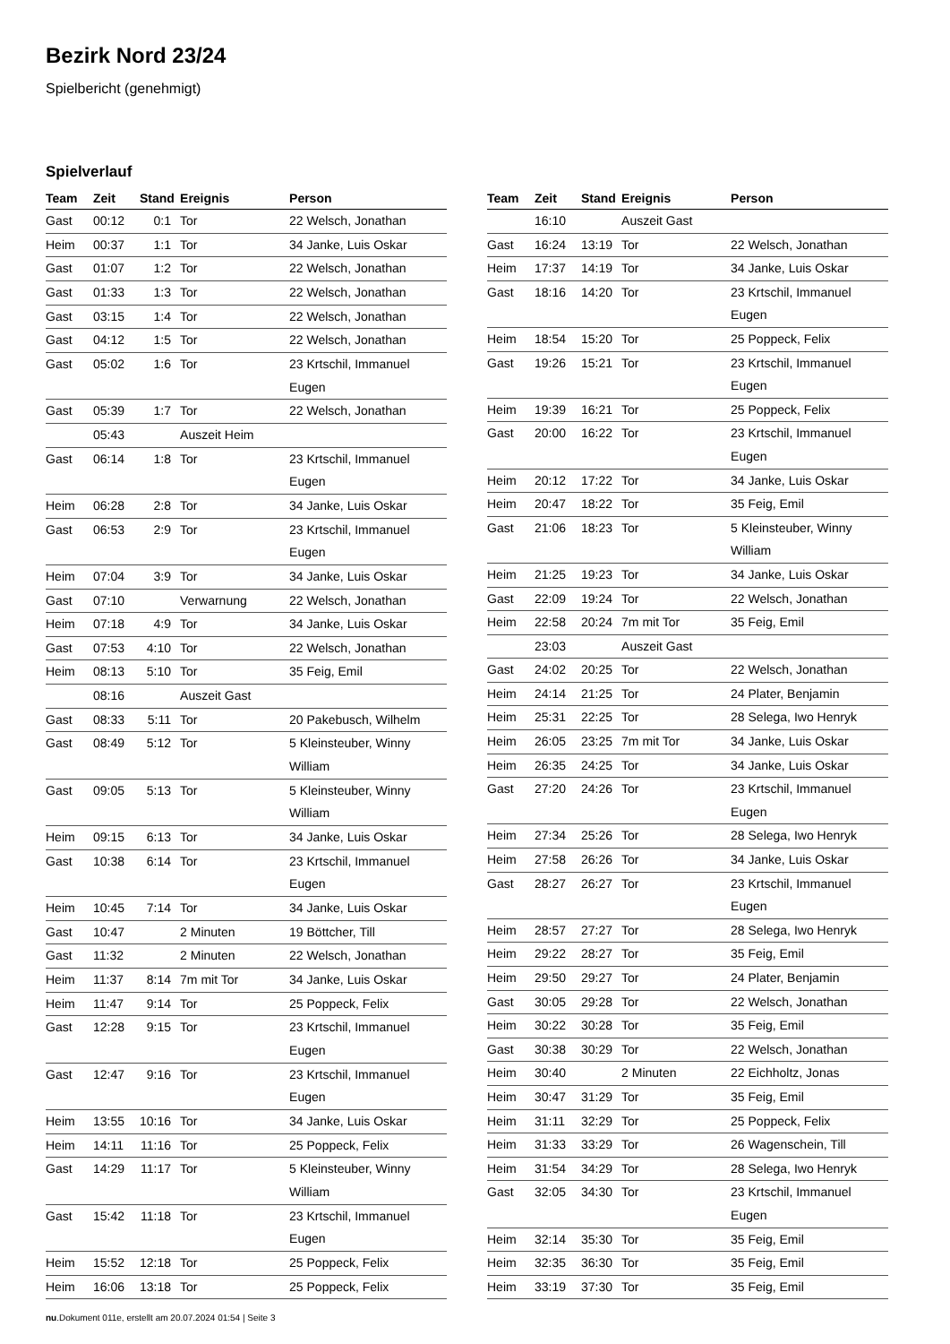Bezirk Nord 23/24
Spielbericht (genehmigt)
Spielverlauf
| Team | Zeit | Stand | Ereignis | Person |
| --- | --- | --- | --- | --- |
| Gast | 00:12 | 0:1 | Tor | 22 Welsch, Jonathan |
| Heim | 00:37 | 1:1 | Tor | 34 Janke, Luis Oskar |
| Gast | 01:07 | 1:2 | Tor | 22 Welsch, Jonathan |
| Gast | 01:33 | 1:3 | Tor | 22 Welsch, Jonathan |
| Gast | 03:15 | 1:4 | Tor | 22 Welsch, Jonathan |
| Gast | 04:12 | 1:5 | Tor | 22 Welsch, Jonathan |
| Gast | 05:02 | 1:6 | Tor | 23 Krtschil, Immanuel Eugen |
| Gast | 05:39 | 1:7 | Tor | 22 Welsch, Jonathan |
| | 05:43 | | Auszeit Heim | |
| Gast | 06:14 | 1:8 | Tor | 23 Krtschil, Immanuel Eugen |
| Heim | 06:28 | 2:8 | Tor | 34 Janke, Luis Oskar |
| Gast | 06:53 | 2:9 | Tor | 23 Krtschil, Immanuel Eugen |
| Heim | 07:04 | 3:9 | Tor | 34 Janke, Luis Oskar |
| Gast | 07:10 | | Verwarnung | 22 Welsch, Jonathan |
| Heim | 07:18 | 4:9 | Tor | 34 Janke, Luis Oskar |
| Gast | 07:53 | 4:10 | Tor | 22 Welsch, Jonathan |
| Heim | 08:13 | 5:10 | Tor | 35 Feig, Emil |
| | 08:16 | | Auszeit Gast | |
| Gast | 08:33 | 5:11 | Tor | 20 Pakebusch, Wilhelm |
| Gast | 08:49 | 5:12 | Tor | 5 Kleinsteuber, Winny William |
| Gast | 09:05 | 5:13 | Tor | 5 Kleinsteuber, Winny William |
| Heim | 09:15 | 6:13 | Tor | 34 Janke, Luis Oskar |
| Gast | 10:38 | 6:14 | Tor | 23 Krtschil, Immanuel Eugen |
| Heim | 10:45 | 7:14 | Tor | 34 Janke, Luis Oskar |
| Gast | 10:47 | | 2 Minuten | 19 Böttcher, Till |
| Gast | 11:32 | | 2 Minuten | 22 Welsch, Jonathan |
| Heim | 11:37 | 8:14 | 7m mit Tor | 34 Janke, Luis Oskar |
| Heim | 11:47 | 9:14 | Tor | 25 Poppeck, Felix |
| Gast | 12:28 | 9:15 | Tor | 23 Krtschil, Immanuel Eugen |
| Gast | 12:47 | 9:16 | Tor | 23 Krtschil, Immanuel Eugen |
| Heim | 13:55 | 10:16 | Tor | 34 Janke, Luis Oskar |
| Heim | 14:11 | 11:16 | Tor | 25 Poppeck, Felix |
| Gast | 14:29 | 11:17 | Tor | 5 Kleinsteuber, Winny William |
| Gast | 15:42 | 11:18 | Tor | 23 Krtschil, Immanuel Eugen |
| Heim | 15:52 | 12:18 | Tor | 25 Poppeck, Felix |
| Heim | 16:06 | 13:18 | Tor | 25 Poppeck, Felix |
| Team | Zeit | Stand | Ereignis | Person |
| --- | --- | --- | --- | --- |
| | 16:10 | | Auszeit Gast | |
| Gast | 16:24 | 13:19 | Tor | 22 Welsch, Jonathan |
| Heim | 17:37 | 14:19 | Tor | 34 Janke, Luis Oskar |
| Gast | 18:16 | 14:20 | Tor | 23 Krtschil, Immanuel Eugen |
| Heim | 18:54 | 15:20 | Tor | 25 Poppeck, Felix |
| Gast | 19:26 | 15:21 | Tor | 23 Krtschil, Immanuel Eugen |
| Heim | 19:39 | 16:21 | Tor | 25 Poppeck, Felix |
| Gast | 20:00 | 16:22 | Tor | 23 Krtschil, Immanuel Eugen |
| Heim | 20:12 | 17:22 | Tor | 34 Janke, Luis Oskar |
| Heim | 20:47 | 18:22 | Tor | 35 Feig, Emil |
| Gast | 21:06 | 18:23 | Tor | 5 Kleinsteuber, Winny William |
| Heim | 21:25 | 19:23 | Tor | 34 Janke, Luis Oskar |
| Gast | 22:09 | 19:24 | Tor | 22 Welsch, Jonathan |
| Heim | 22:58 | 20:24 | 7m mit Tor | 35 Feig, Emil |
| | 23:03 | | Auszeit Gast | |
| Gast | 24:02 | 20:25 | Tor | 22 Welsch, Jonathan |
| Heim | 24:14 | 21:25 | Tor | 24 Plater, Benjamin |
| Heim | 25:31 | 22:25 | Tor | 28 Selega, Iwo Henryk |
| Heim | 26:05 | 23:25 | 7m mit Tor | 34 Janke, Luis Oskar |
| Heim | 26:35 | 24:25 | Tor | 34 Janke, Luis Oskar |
| Gast | 27:20 | 24:26 | Tor | 23 Krtschil, Immanuel Eugen |
| Heim | 27:34 | 25:26 | Tor | 28 Selega, Iwo Henryk |
| Heim | 27:58 | 26:26 | Tor | 34 Janke, Luis Oskar |
| Gast | 28:27 | 26:27 | Tor | 23 Krtschil, Immanuel Eugen |
| Heim | 28:57 | 27:27 | Tor | 28 Selega, Iwo Henryk |
| Heim | 29:22 | 28:27 | Tor | 35 Feig, Emil |
| Heim | 29:50 | 29:27 | Tor | 24 Plater, Benjamin |
| Gast | 30:05 | 29:28 | Tor | 22 Welsch, Jonathan |
| Heim | 30:22 | 30:28 | Tor | 35 Feig, Emil |
| Gast | 30:38 | 30:29 | Tor | 22 Welsch, Jonathan |
| Heim | 30:40 | | 2 Minuten | 22 Eichholtz, Jonas |
| Heim | 30:47 | 31:29 | Tor | 35 Feig, Emil |
| Heim | 31:11 | 32:29 | Tor | 25 Poppeck, Felix |
| Heim | 31:33 | 33:29 | Tor | 26 Wagenschein, Till |
| Heim | 31:54 | 34:29 | Tor | 28 Selega, Iwo Henryk |
| Gast | 32:05 | 34:30 | Tor | 23 Krtschil, Immanuel Eugen |
| Heim | 32:14 | 35:30 | Tor | 35 Feig, Emil |
| Heim | 32:35 | 36:30 | Tor | 35 Feig, Emil |
| Heim | 33:19 | 37:30 | Tor | 35 Feig, Emil |
nu.Dokument 011e, erstellt am 20.07.2024 01:54 | Seite 3